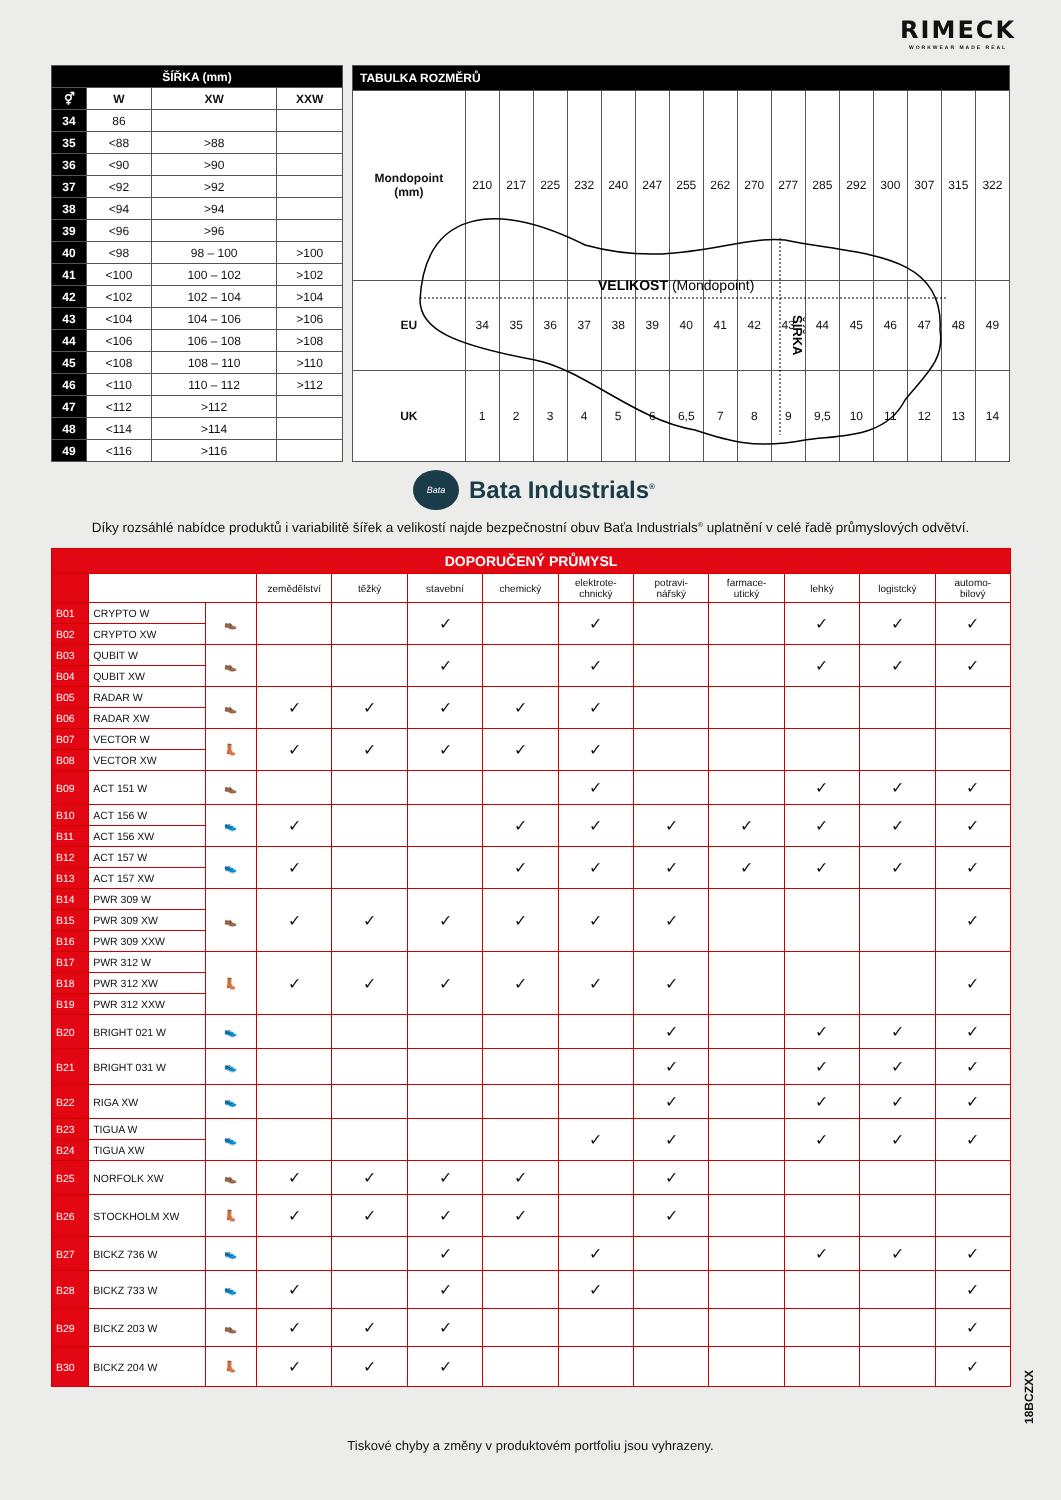RIMECK
WORKWEAR MADE REAL
| ŠÍŘKA (mm) | | | |
| --- | --- | --- | --- |
| ⚥ | W | XW | XXW |
| 34 | 86 | | |
| 35 | <88 | >88 | |
| 36 | <90 | >90 | |
| 37 | <92 | >92 | |
| 38 | <94 | >94 | |
| 39 | <96 | >96 | |
| 40 | <98 | 98 – 100 | >100 |
| 41 | <100 | 100 – 102 | >102 |
| 42 | <102 | 102 – 104 | >104 |
| 43 | <104 | 104 – 106 | >106 |
| 44 | <106 | 106 – 108 | >108 |
| 45 | <108 | 108 – 110 | >110 |
| 46 | <110 | 110 – 112 | >112 |
| 47 | <112 | >112 | |
| 48 | <114 | >114 | |
| 49 | <116 | >116 | |
| TABULKA ROZMĚRŮ | | | | | | | | | | | | | | | | |
| --- | --- | --- | --- | --- | --- | --- | --- | --- | --- | --- | --- | --- | --- | --- | --- | --- |
| Mondopoint (mm) | 210 | 217 | 225 | 232 | 240 | 247 | 255 | 262 | 270 | 277 | 285 | 292 | 300 | 307 | 315 | 322 |
| EU | 34 | 35 | 36 | 37 | 38 | 39 | 40 | 41 | 42 | 43 | 44 | 45 | 46 | 47 | 48 | 49 |
| UK | 1 | 2 | 3 | 4 | 5 | 6 | 6,5 | 7 | 8 | 9 | 9,5 | 10 | 11 | 12 | 13 | 14 |
VELIKOST (Mondopoint)
ŠÍŘKA
Bata
Bata Industrials<sup>®</sup>
Díky rozsáhlé nabídce produktů i variabilitě šířek a velikostí najde bezpečnostní obuv Baťa Industrials<sup>®</sup> uplatnění v celé řadě průmyslových odvětví.
| DOPORUČENÝ PRŮMYSL | | | | | | | | | | | | |
| --- | --- | --- | --- | --- | --- | --- | --- | --- | --- | --- | --- | --- |
| | | | zemědělství | těžký | stavební | chemický | elektrote- chnický | potravi- nářský | farmace- utický | lehký | logistcký | automo- bilový |
| B01 | CRYPTO W | 👞 | | | ✓ | | ✓ | | | ✓ | ✓ | ✓ |
| B02 | CRYPTO XW | | | | | | | | | | | |
| B03 | QUBIT W | 👞 | | | ✓ | | ✓ | | | ✓ | ✓ | ✓ |
| B04 | QUBIT XW | | | | | | | | | | | |
| B05 | RADAR W | 👞 | ✓ | ✓ | ✓ | ✓ | ✓ | | | | | |
| B06 | RADAR XW | | | | | | | | | | | |
| B07 | VECTOR W | 👢 | ✓ | ✓ | ✓ | ✓ | ✓ | | | | | |
| B08 | VECTOR XW | | | | | | | | | | | |
| B09 | ACT 151 W | 👞 | | | | | ✓ | | | ✓ | ✓ | ✓ |
| B10 | ACT 156 W | 👟 | ✓ | | | ✓ | ✓ | ✓ | ✓ | ✓ | ✓ | ✓ |
| B11 | ACT 156 XW | | | | | | | | | | | |
| B12 | ACT 157 W | 👟 | ✓ | | | ✓ | ✓ | ✓ | ✓ | ✓ | ✓ | ✓ |
| B13 | ACT 157 XW | | | | | | | | | | | |
| B14 | PWR 309 W | 👞 | ✓ | ✓ | ✓ | ✓ | ✓ | ✓ | | | | ✓ |
| B15 | PWR 309 XW | | | | | | | | | | | |
| B16 | PWR 309 XXW | | | | | | | | | | | |
| B17 | PWR 312 W | 👢 | ✓ | ✓ | ✓ | ✓ | ✓ | ✓ | | | | ✓ |
| B18 | PWR 312 XW | | | | | | | | | | | |
| B19 | PWR 312 XXW | | | | | | | | | | | |
| B20 | BRIGHT 021 W | 👟 | | | | | | ✓ | | ✓ | ✓ | ✓ |
| B21 | BRIGHT 031 W | 👟 | | | | | | ✓ | | ✓ | ✓ | ✓ |
| B22 | RIGA XW | 👟 | | | | | | ✓ | | ✓ | ✓ | ✓ |
| B23 | TIGUA W | 👟 | | | | | ✓ | ✓ | | ✓ | ✓ | ✓ |
| B24 | TIGUA XW | | | | | | | | | | | |
| B25 | NORFOLK XW | 👞 | ✓ | ✓ | ✓ | ✓ | | ✓ | | | | |
| B26 | STOCKHOLM XW | 👢 | ✓ | ✓ | ✓ | ✓ | | ✓ | | | | |
| B27 | BICKZ 736 W | 👟 | | | ✓ | | ✓ | | | ✓ | ✓ | ✓ |
| B28 | BICKZ 733 W | 👟 | ✓ | | ✓ | | ✓ | | | | | ✓ |
| B29 | BICKZ 203 W | 👞 | ✓ | ✓ | ✓ | | | | | | | ✓ |
| B30 | BICKZ 204 W | 👢 | ✓ | ✓ | ✓ | | | | | | | ✓ |
18BCZXX
Tiskové chyby a změny v produktovém portfoliu jsou vyhrazeny.